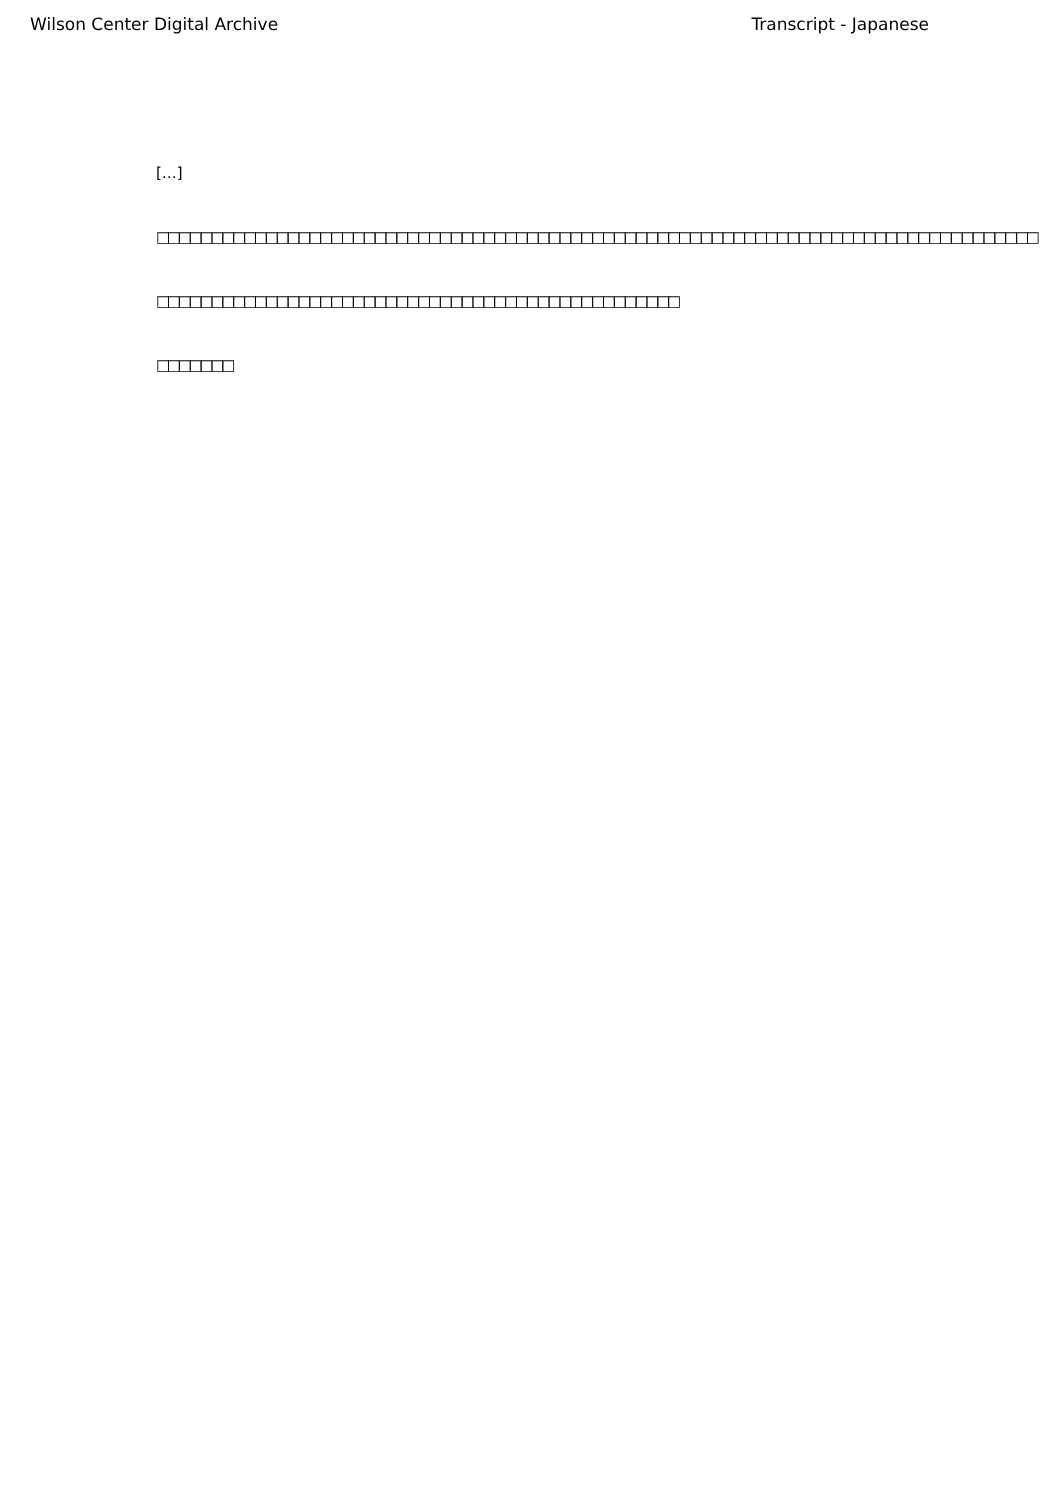Wilson Center Digital Archive Transcript - Japanese
[…]
□□□□□□□□□□□□□□□□□□□□□□□□□□□□□□□□□□□□□□□□□□□□□□□□□□□□□□□□□□□□□□□□□□□□□□□□□□□□□□□□□
□□□□□□□□□□□□□□□□□□□□□□□□□□□□□□□□□□□□□□□□□□□□□□□□
□□□□□□□